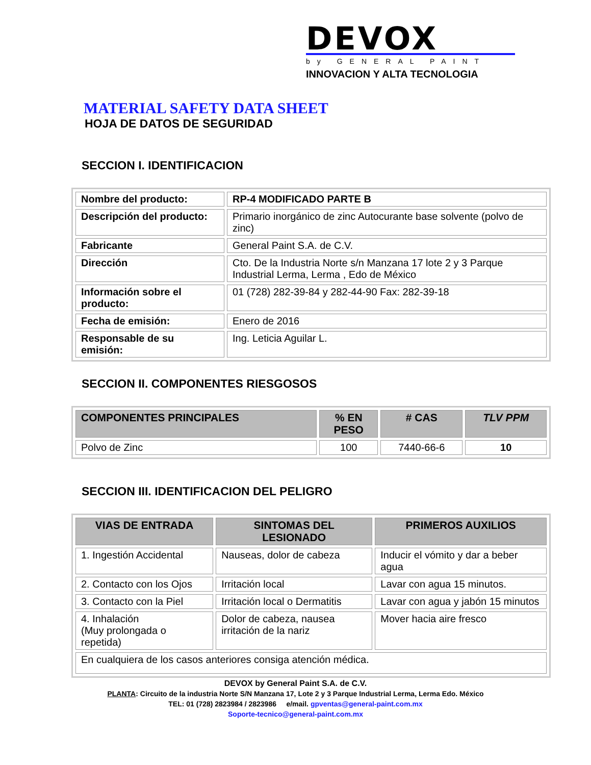DEVOX
by GENERAL PAINT
INNOVACION Y ALTA TECNOLOGIA
MATERIAL SAFETY DATA SHEET
HOJA DE DATOS DE SEGURIDAD
SECCION I. IDENTIFICACION
| Nombre del producto: | RP-4 MODIFICADO PARTE B |
| Descripción del producto: | Primario inorgánico de zinc Autocurante base solvente (polvo de zinc) |
| Fabricante | General Paint S.A. de C.V. |
| Dirección | Cto. De la Industria Norte s/n Manzana 17 lote 2 y 3 Parque Industrial Lerma, Lerma , Edo de México |
| Información sobre el producto: | 01 (728) 282-39-84 y 282-44-90 Fax: 282-39-18 |
| Fecha de emisión: | Enero de 2016 |
| Responsable de su emisión: | Ing. Leticia Aguilar L. |
SECCION II. COMPONENTES RIESGOSOS
| COMPONENTES PRINCIPALES | % EN PESO | # CAS | TLV PPM |
| --- | --- | --- | --- |
| Polvo de Zinc | 100 | 7440-66-6 | 10 |
SECCION III. IDENTIFICACION DEL PELIGRO
| VIAS DE ENTRADA | SINTOMAS DEL LESIONADO | PRIMEROS AUXILIOS |
| --- | --- | --- |
| 1. Ingestión Accidental | Nauseas, dolor de cabeza | Inducir el vómito y dar a beber agua |
| 2. Contacto con los Ojos | Irritación local | Lavar con agua 15 minutos. |
| 3. Contacto con la Piel | Irritación local o Dermatitis | Lavar con agua y jabón 15 minutos |
| 4. Inhalación (Muy prolongada o repetida) | Dolor de cabeza, nausea irritación de la nariz | Mover hacia aire fresco |
| En cualquiera de los casos anteriores consiga atención médica. | | |
DEVOX by General Paint S.A. de C.V.
PLANTA: Circuito de la industria Norte S/N Manzana 17, Lote 2 y 3 Parque Industrial Lerma, Lerma Edo. México
TEL: 01 (728) 2823984 / 2823986 e/mail. gpventas@general-paint.com.mx
Soporte-tecnico@general-paint.com.mx